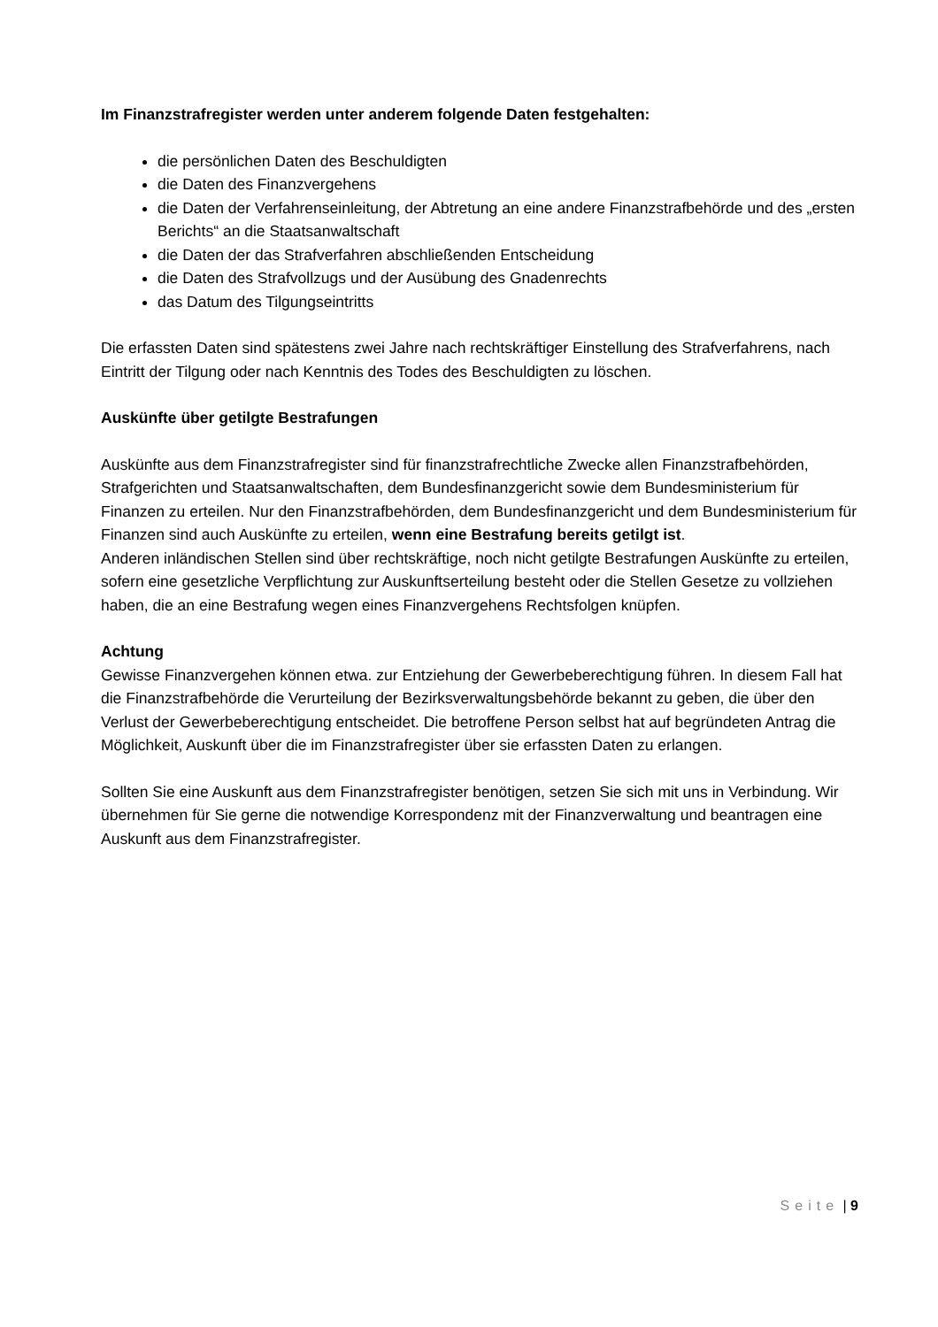Im Finanzstrafregister werden unter anderem folgende Daten festgehalten:
die persönlichen Daten des Beschuldigten
die Daten des Finanzvergehens
die Daten der Verfahrenseinleitung, der Abtretung an eine andere Finanzstrafbehörde und des „ersten Berichts“ an die Staatsanwaltschaft
die Daten der das Strafverfahren abschließenden Entscheidung
die Daten des Strafvollzugs und der Ausübung des Gnadenrechts
das Datum des Tilgungseintritts
Die erfassten Daten sind spätestens zwei Jahre nach rechtskräftiger Einstellung des Strafverfahrens, nach Eintritt der Tilgung oder nach Kenntnis des Todes des Beschuldigten zu löschen.
Auskünfte über getilgte Bestrafungen
Auskünfte aus dem Finanzstrafregister sind für finanzstrafrechtliche Zwecke allen Finanzstrafbehörden, Strafgerichten und Staatsanwaltschaften, dem Bundesfinanzgericht sowie dem Bundesministerium für Finanzen zu erteilen. Nur den Finanzstrafbehörden, dem Bundesfinanzgericht und dem Bundesministerium für Finanzen sind auch Auskünfte zu erteilen, wenn eine Bestrafung bereits getilgt ist.
Anderen inländischen Stellen sind über rechtskräftige, noch nicht getilgte Bestrafungen Auskünfte zu erteilen, sofern eine gesetzliche Verpflichtung zur Auskunftserteilung besteht oder die Stellen Gesetze zu vollziehen haben, die an eine Bestrafung wegen eines Finanzvergehens Rechtsfolgen knüpfen.
Achtung
Gewisse Finanzvergehen können etwa. zur Entziehung der Gewerbeberechtigung führen. In diesem Fall hat die Finanzstrafbehörde die Verurteilung der Bezirksverwaltungsbehörde bekannt zu geben, die über den Verlust der Gewerbeberechtigung entscheidet. Die betroffene Person selbst hat auf begründeten Antrag die Möglichkeit, Auskunft über die im Finanzstrafregister über sie erfassten Daten zu erlangen.
Sollten Sie eine Auskunft aus dem Finanzstrafregister benötigen, setzen Sie sich mit uns in Verbindung. Wir übernehmen für Sie gerne die notwendige Korrespondenz mit der Finanzverwaltung und beantragen eine Auskunft aus dem Finanzstrafregister.
Seite | 9